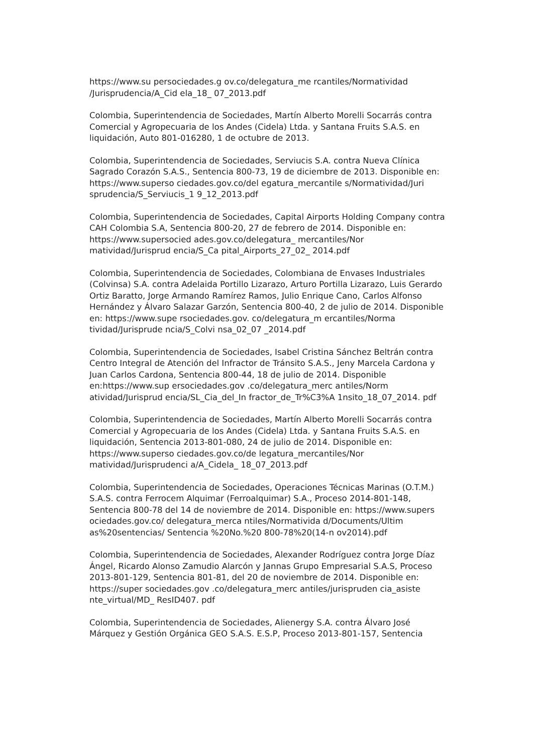https://www.su persociedades.g ov.co/delegatura_me rcantiles/Normatividad /Jurisprudencia/A_Cid ela_18_ 07_2013.pdf
Colombia, Superintendencia de Sociedades, Martín Alberto Morelli Socarrás contra Comercial y Agropecuaria de los Andes (Cidela) Ltda. y Santana Fruits S.A.S. en liquidación, Auto 801-016280, 1 de octubre de 2013.
Colombia, Superintendencia de Sociedades, Serviucis S.A. contra Nueva Clínica Sagrado Corazón S.A.S., Sentencia 800-73, 19 de diciembre de 2013. Disponible en: https://www.superso ciedades.gov.co/del egatura_mercantile s/Normatividad/Juri sprudencia/S_Serviucis_1 9_12_2013.pdf
Colombia, Superintendencia de Sociedades, Capital Airports Holding Company contra CAH Colombia S.A, Sentencia 800-20, 27 de febrero de 2014. Disponible en: https://www.supersocied ades.gov.co/delegatura_ mercantiles/Nor matividad/Jurisprud encia/S_Ca pital_Airports_27_02_ 2014.pdf
Colombia, Superintendencia de Sociedades, Colombiana de Envases Industriales (Colvinsa) S.A. contra Adelaida Portillo Lizarazo, Arturo Portilla Lizarazo, Luis Gerardo Ortiz Baratto, Jorge Armando Ramírez Ramos, Julio Enrique Cano, Carlos Alfonso Hernández y Álvaro Salazar Garzón, Sentencia 800-40, 2 de julio de 2014. Disponible en: https://www.supe rsociedades.gov. co/delegatura_m ercantiles/Norma tividad/Jurisprude ncia/S_Colvi nsa_02_07 _2014.pdf
Colombia, Superintendencia de Sociedades, Isabel Cristina Sánchez Beltrán contra Centro Integral de Atención del Infractor de Tránsito S.A.S., Jeny Marcela Cardona y Juan Carlos Cardona, Sentencia 800-44, 18 de julio de 2014. Disponible en:https://www.sup ersociedades.gov .co/delegatura_merc antiles/Norm atividad/Jurisprud encia/SL_Cia_del_In fractor_de_Tr%C3%A 1nsito_18_07_2014. pdf
Colombia, Superintendencia de Sociedades, Martín Alberto Morelli Socarrás contra Comercial y Agropecuaria de los Andes (Cidela) Ltda. y Santana Fruits S.A.S. en liquidación, Sentencia 2013-801-080, 24 de julio de 2014. Disponible en: https://www.superso ciedades.gov.co/de legatura_mercantiles/Nor matividad/Jurisprudenci a/A_Cidela_ 18_07_2013.pdf
Colombia, Superintendencia de Sociedades, Operaciones Técnicas Marinas (O.T.M.) S.A.S. contra Ferrocem Alquimar (Ferroalquimar) S.A., Proceso 2014-801-148, Sentencia 800-78 del 14 de noviembre de 2014. Disponible en: https://www.supers ociedades.gov.co/ delegatura_merca ntiles/Normativida d/Documents/Ultim as%20sentencias/ Sentencia %20No.%20 800-78%20(14-n ov2014).pdf
Colombia, Superintendencia de Sociedades, Alexander Rodríguez contra Jorge Díaz Ángel, Ricardo Alonso Zamudio Alarcón y Jannas Grupo Empresarial S.A.S, Proceso 2013-801-129, Sentencia 801-81, del 20 de noviembre de 2014. Disponible en: https://super sociedades.gov .co/delegatura_merc antiles/jurispruden cia_asiste nte_virtual/MD_ ResID407. pdf
Colombia, Superintendencia de Sociedades, Alienergy S.A. contra Álvaro José Márquez y Gestión Orgánica GEO S.A.S. E.S.P, Proceso 2013-801-157, Sentencia